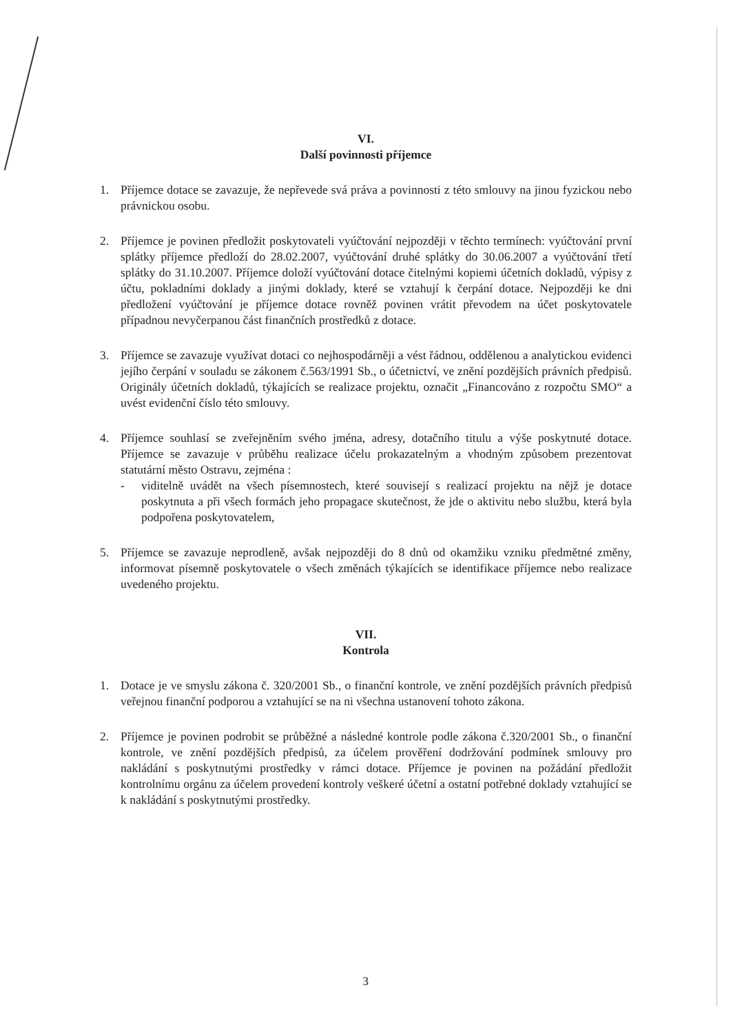VI.
Další povinnosti příjemce
1. Příjemce dotace se zavazuje, že nepřevede svá práva a povinnosti z této smlouvy na jinou fyzickou nebo právnickou osobu.
2. Příjemce je povinen předložit poskytovateli vyúčtování nejpozději v těchto termínech: vyúčtování první splátky příjemce předloží do 28.02.2007, vyúčtování druhé splátky do 30.06.2007 a vyúčtování třetí splátky do 31.10.2007. Příjemce doloží vyúčtování dotace čitelnými kopiemi účetních dokladů, výpisy z účtu, pokladními doklady a jinými doklady, které se vztahují k čerpání dotace. Nejpozději ke dni předložení vyúčtování je příjemce dotace rovněž povinen vrátit převodem na účet poskytovatele případnou nevyčerpanou část finančních prostředků z dotace.
3. Příjemce se zavazuje využívat dotaci co nejhospodárněji a vést řádnou, oddělenou a analytickou evidenci jejího čerpání v souladu se zákonem č.563/1991 Sb., o účetnictví, ve znění pozdějších právních předpisů. Originály účetních dokladů, týkajících se realizace projektu, označit „Financováno z rozpočtu SMO“ a uvést evidenční číslo této smlouvy.
4. Příjemce souhlasí se zveřejněním svého jména, adresy, dotačního titulu a výše poskytnuté dotace. Příjemce se zavazuje v průběhu realizace účelu prokazatelným a vhodným způsobem prezentovat statutární město Ostravu, zejména :
- viditelně uvádět na všech písemnostech, které souvisejí s realizací projektu na nějž je dotace poskytnuta a při všech formách jeho propagace skutečnost, že jde o aktivitu nebo službu, která byla podpořena poskytovatelem,
5. Příjemce se zavazuje neprodleně, avšak nejpozději do 8 dnů od okamžiku vzniku předmětné změny, informovat písemně poskytovatele o všech změnách týkajících se identifikace příjemce nebo realizace uvedeného projektu.
VII.
Kontrola
1. Dotace je ve smyslu zákona č. 320/2001 Sb., o finanční kontrole, ve znění pozdějších právních předpisů veřejnou finanční podporou a vztahující se na ni všechna ustanovení tohoto zákona.
2. Příjemce je povinen podrobit se průběžné a následné kontrole podle zákona č.320/2001 Sb., o finanční kontrole, ve znění pozdějších předpisů, za účelem prověření dodržování podmínek smlouvy pro nakládání s poskytnutými prostředky v rámci dotace. Příjemce je povinen na požádání předložit kontrolnímu orgánu za účelem provedení kontroly veškeré účetní a ostatní potřebné doklady vztahující se k nakládání s poskytnutými prostředky.
3